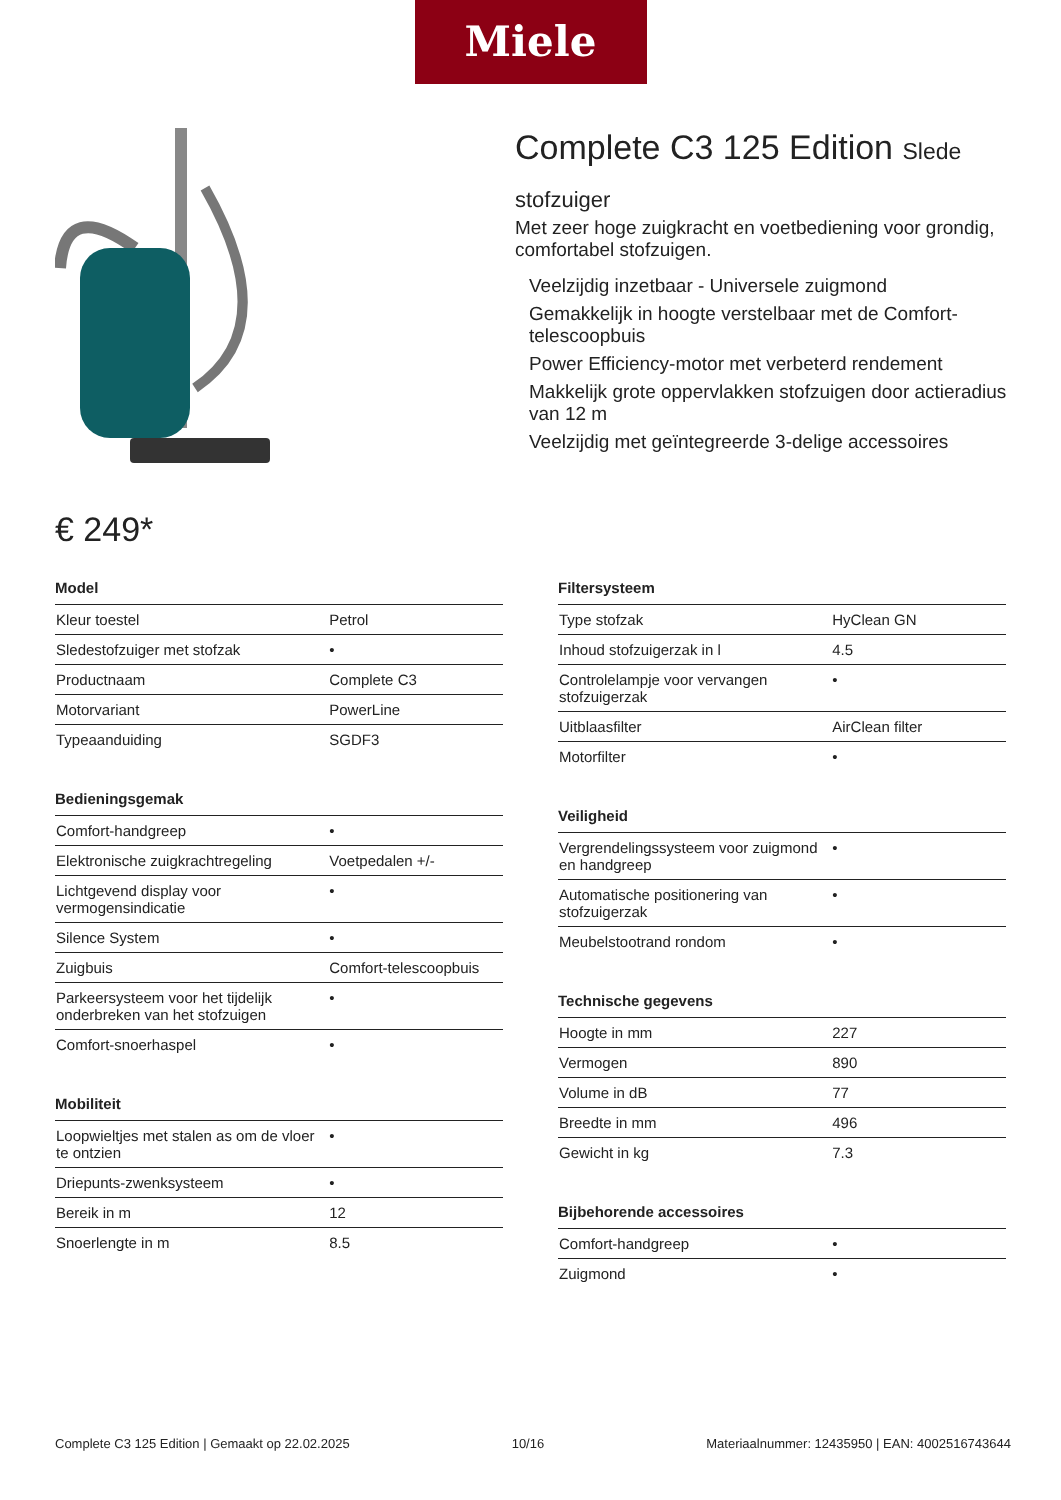Miele
€ 249*
Complete C3 125 Edition Slede
stofzuiger
Met zeer hoge zuigkracht en voetbediening voor grondig, comfortabel stofzuigen.
Veelzijdig inzetbaar - Universele zuigmond
Gemakkelijk in hoogte verstelbaar met de Comfort-telescoopbuis
Power Efficiency-motor met verbeterd rendement
Makkelijk grote oppervlakken stofzuigen door actieradius van 12 m
Veelzijdig met geïntegreerde 3-delige accessoires
Model
| Kleur toestel | Petrol |
| Sledestofzuiger met stofzak | • |
| Productnaam | Complete C3 |
| Motorvariant | PowerLine |
| Typeaanduiding | SGDF3 |
Bedieningsgemak
| Comfort-handgreep | • |
| Elektronische zuigkrachtregeling | Voetpedalen +/- |
| Lichtgevend display voor vermogensindicatie | • |
| Silence System | • |
| Zuigbuis | Comfort-telescoopbuis |
| Parkeersysteem voor het tijdelijk onderbreken van het stofzuigen | • |
| Comfort-snoerhaspel | • |
Mobiliteit
| Loopwieltjes met stalen as om de vloer te ontzien | • |
| Driepunts-zwenksysteem | • |
| Bereik in m | 12 |
| Snoerlengte in m | 8.5 |
Filtersysteem
| Type stofzak | HyClean GN |
| Inhoud stofzuigerzak in l | 4.5 |
| Controlelampje voor vervangen stofzuigerzak | • |
| Uitblaasfilter | AirClean filter |
| Motorfilter | • |
Veiligheid
| Vergrendelingssysteem voor zuigmond en handgreep | • |
| Automatische positionering van stofzuigerzak | • |
| Meubelstootrand rondom | • |
Technische gegevens
| Hoogte in mm | 227 |
| Vermogen | 890 |
| Volume in dB | 77 |
| Breedte in mm | 496 |
| Gewicht in kg | 7.3 |
Bijbehorende accessoires
| Comfort-handgreep | • |
| Zuigmond | • |
Complete C3 125 Edition | Gemaakt op 22.02.2025 10/16 Materiaalnummer: 12435950 | EAN: 4002516743644